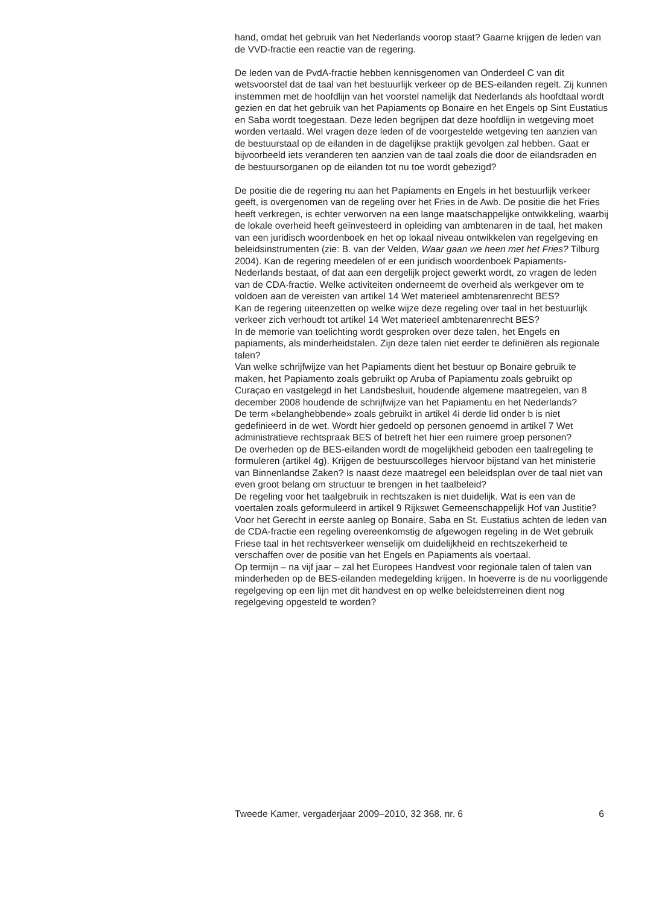hand, omdat het gebruik van het Nederlands voorop staat? Gaarne krijgen de leden van de VVD-fractie een reactie van de regering.
De leden van de PvdA-fractie hebben kennisgenomen van Onderdeel C van dit wetsvoorstel dat de taal van het bestuurlijk verkeer op de BES-eilanden regelt. Zij kunnen instemmen met de hoofdlijn van het voorstel namelijk dat Nederlands als hoofdtaal wordt gezien en dat het gebruik van het Papiaments op Bonaire en het Engels op Sint Eustatius en Saba wordt toegestaan. Deze leden begrijpen dat deze hoofdlijn in wetgeving moet worden vertaald. Wel vragen deze leden of de voorgestelde wetgeving ten aanzien van de bestuurstaal op de eilanden in de dagelijkse praktijk gevolgen zal hebben. Gaat er bijvoorbeeld iets veranderen ten aanzien van de taal zoals die door de eilandsraden en de bestuursorganen op de eilanden tot nu toe wordt gebezigd?
De positie die de regering nu aan het Papiaments en Engels in het bestuurlijk verkeer geeft, is overgenomen van de regeling over het Fries in de Awb. De positie die het Fries heeft verkregen, is echter verworven na een lange maatschappelijke ontwikkeling, waarbij de lokale overheid heeft geïnvesteerd in opleiding van ambtenaren in de taal, het maken van een juridisch woordenboek en het op lokaal niveau ontwikkelen van regelgeving en beleidsinstrumenten (zie: B. van der Velden, Waar gaan we heen met het Fries? Tilburg 2004). Kan de regering meedelen of er een juridisch woordenboek Papiaments-Nederlands bestaat, of dat aan een dergelijk project gewerkt wordt, zo vragen de leden van de CDA-fractie. Welke activiteiten onderneemt de overheid als werkgever om te voldoen aan de vereisten van artikel 14 Wet materieel ambtenarenrecht BES?
Kan de regering uiteenzetten op welke wijze deze regeling over taal in het bestuurlijk verkeer zich verhoudt tot artikel 14 Wet materieel ambtenarenrecht BES?
In de memorie van toelichting wordt gesproken over deze talen, het Engels en papiaments, als minderheidstalen. Zijn deze talen niet eerder te definiëren als regionale talen?
Van welke schrijfwijze van het Papiaments dient het bestuur op Bonaire gebruik te maken, het Papiamento zoals gebruikt op Aruba of Papiamentu zoals gebruikt op Curaçao en vastgelegd in het Landsbesluit, houdende algemene maatregelen, van 8 december 2008 houdende de schrijfwijze van het Papiamentu en het Nederlands?
De term «belanghebbende» zoals gebruikt in artikel 4i derde lid onder b is niet gedefinieerd in de wet. Wordt hier gedoeld op personen genoemd in artikel 7 Wet administratieve rechtspraak BES of betreft het hier een ruimere groep personen?
De overheden op de BES-eilanden wordt de mogelijkheid geboden een taalregeling te formuleren (artikel 4g). Krijgen de bestuurscolleges hiervoor bijstand van het ministerie van Binnenlandse Zaken? Is naast deze maatregel een beleidsplan over de taal niet van even groot belang om structuur te brengen in het taalbeleid?
De regeling voor het taalgebruik in rechtszaken is niet duidelijk. Wat is een van de voertalen zoals geformuleerd in artikel 9 Rijkswet Gemeenschappelijk Hof van Justitie?
Voor het Gerecht in eerste aanleg op Bonaire, Saba en St. Eustatius achten de leden van de CDA-fractie een regeling overeenkomstig de afgewogen regeling in de Wet gebruik Friese taal in het rechtsverkeer wenselijk om duidelijkheid en rechtszekerheid te verschaffen over de positie van het Engels en Papiaments als voertaal.
Op termijn – na vijf jaar – zal het Europees Handvest voor regionale talen of talen van minderheden op de BES-eilanden medegelding krijgen. In hoeverre is de nu voorliggende regelgeving op een lijn met dit handvest en op welke beleidsterreinen dient nog regelgeving opgesteld te worden?
Tweede Kamer, vergaderjaar 2009–2010, 32 368, nr. 6 6